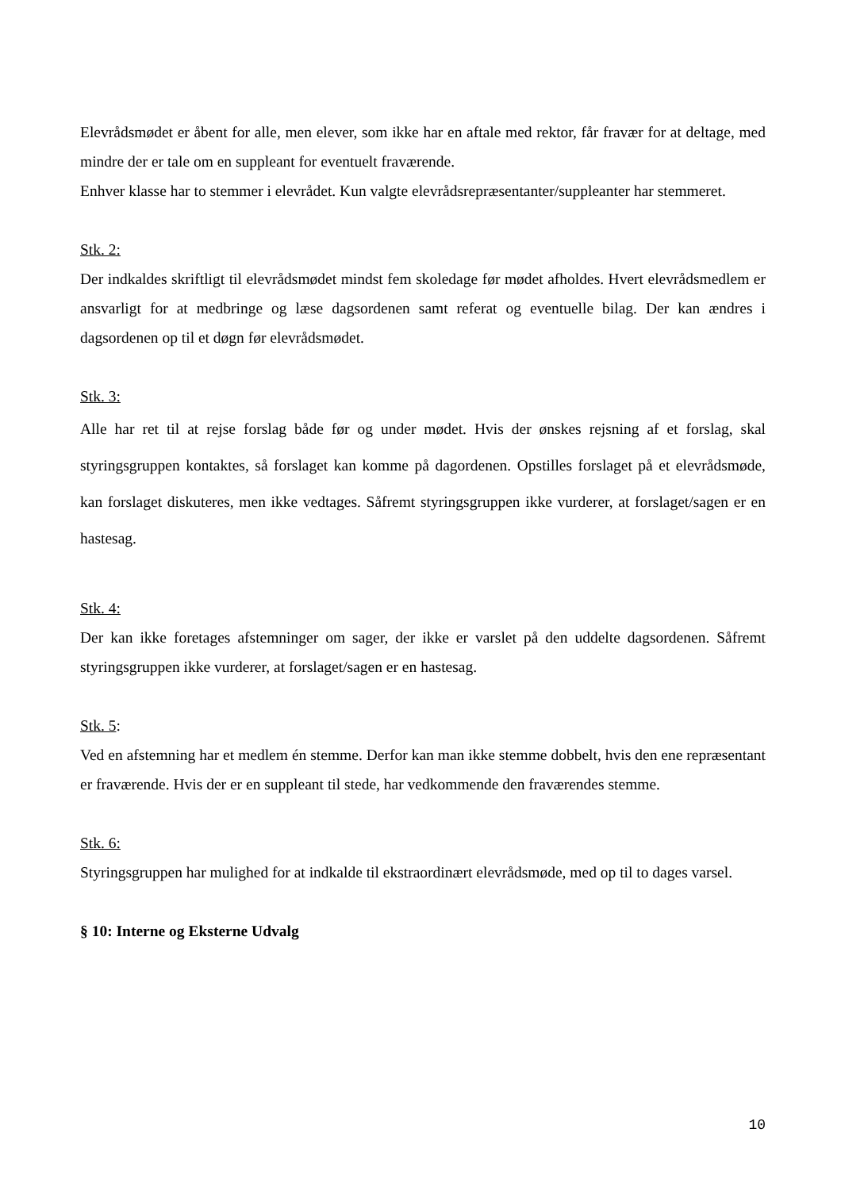Elevrådsmødet er åbent for alle, men elever, som ikke har en aftale med rektor, får fravær for at deltage, med mindre der er tale om en suppleant for eventuelt fraværende.
Enhver klasse har to stemmer i elevrådet. Kun valgte elevrådsrepræsentanter/suppleanter har stemmeret.
Stk. 2:
Der indkaldes skriftligt til elevrådsmødet mindst fem skoledage før mødet afholdes. Hvert elevrådsmedlem er ansvarligt for at medbringe og læse dagsordenen samt referat og eventuelle bilag. Der kan ændres i dagsordenen op til et døgn før elevrådsmødet.
Stk. 3:
Alle har ret til at rejse forslag både før og under mødet. Hvis der ønskes rejsning af et forslag, skal styringsgruppen kontaktes, så forslaget kan komme på dagordenen. Opstilles forslaget på et elevrådsmøde, kan forslaget diskuteres, men ikke vedtages. Såfremt styringsgruppen ikke vurderer, at forslaget/sagen er en hastesag.
Stk. 4:
Der kan ikke foretages afstemninger om sager, der ikke er varslet på den uddelte dagsordenen. Såfremt styringsgruppen ikke vurderer, at forslaget/sagen er en hastesag.
Stk. 5:
Ved en afstemning har et medlem én stemme. Derfor kan man ikke stemme dobbelt, hvis den ene repræsentant er fraværende. Hvis der er en suppleant til stede, har vedkommende den fraværendes stemme.
Stk. 6:
Styringsgruppen har mulighed for at indkalde til ekstraordinært elevrådsmøde, med op til to dages varsel.
§ 10: Interne og Eksterne Udvalg
10